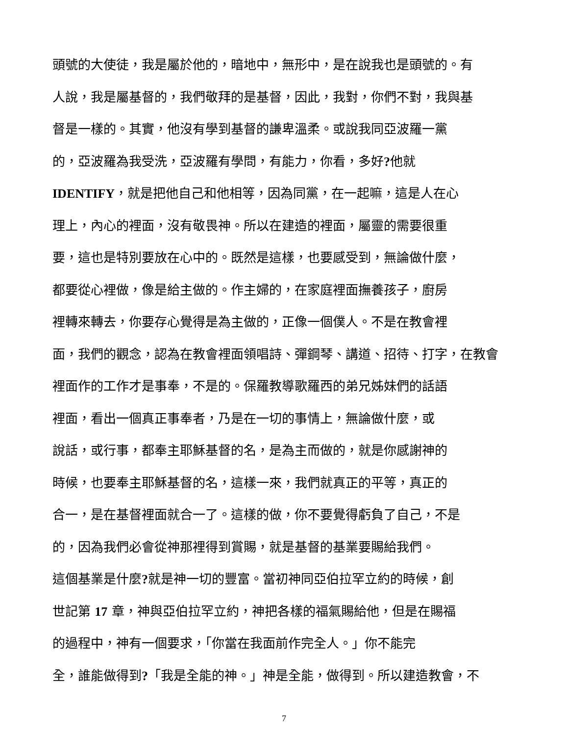頭號的大使徒，我是屬於他的，暗地中，無形中，是在說我也是頭號的。有
人說，我是屬基督的，我們敬拜的是基督，因此，我對，你們不對，我與基
督是一樣的。其實，他沒有學到基督的謙卑溫柔。或說我同亞波羅一黨
的，亞波羅為我受洗，亞波羅有學問，有能力，你看，多好?他就
IDENTIFY，就是把他自己和他相等，因為同黨，在一起嘛，這是人在心
理上，內心的裡面，沒有敬畏神。所以在建造的裡面，屬靈的需要很重
要，這也是特別要放在心中的。既然是這樣，也要感受到，無論做什麼，
都要從心裡做，像是給主做的。作主婦的，在家庭裡面撫養孩子，廚房
裡轉來轉去，你要存心覺得是為主做的，正像一個僕人。不是在教會裡
面，我們的觀念，認為在教會裡面領唱詩、彈鋼琴、講道、招待、打字，在教會
裡面作的工作才是事奉，不是的。保羅教導歌羅西的弟兄姊妹們的話語
裡面，看出一個真正事奉者，乃是在一切的事情上，無論做什麼，或
說話，或行事，都奉主耶穌基督的名，是為主而做的，就是你感謝神的
時候，也要奉主耶穌基督的名，這樣一來，我們就真正的平等，真正的
合一，是在基督裡面就合一了。這樣的做，你不要覺得虧負了自己，不是
的，因為我們必會從神那裡得到賞賜，就是基督的基業要賜給我們。
這個基業是什麼?就是神一切的豐富。當初神同亞伯拉罕立約的時候，創
世記第 17 章，神與亞伯拉罕立約，神把各樣的福氣賜給他，但是在賜福
的過程中，神有一個要求，「你當在我面前作完全人。」你不能完
全，誰能做得到?「我是全能的神。」神是全能，做得到。所以建造教會，不
7